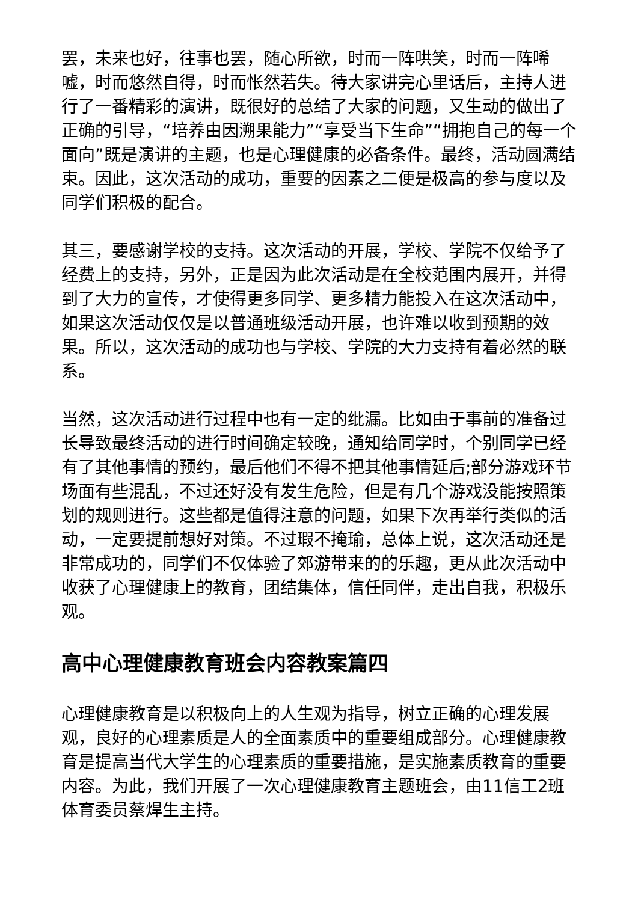罢，未来也好，往事也罢，随心所欲，时而一阵哄笑，时而一阵唏嘘，时而悠然自得，时而怅然若失。待大家讲完心里话后，主持人进行了一番精彩的演讲，既很好的总结了大家的问题，又生动的做出了正确的引导，“培养由因溯果能力”“享受当下生命”“拥抱自己的每一个面向”既是演讲的主题，也是心理健康的必备条件。最终，活动圆满结束。因此，这次活动的成功，重要的因素之二便是极高的参与度以及同学们积极的配合。
其三，要感谢学校的支持。这次活动的开展，学校、学院不仅给予了经费上的支持，另外，正是因为此次活动是在全校范围内展开，并得到了大力的宣传，才使得更多同学、更多精力能投入在这次活动中，如果这次活动仅仅是以普通班级活动开展，也许难以收到预期的效果。所以，这次活动的成功也与学校、学院的大力支持有着必然的联系。
当然，这次活动进行过程中也有一定的纰漏。比如由于事前的准备过长导致最终活动的进行时间确定较晚，通知给同学时，个别同学已经有了其他事情的预约，最后他们不得不把其他事情延后;部分游戏环节场面有些混乱，不过还好没有发生危险，但是有几个游戏没能按照策划的规则进行。这些都是值得注意的问题，如果下次再举行类似的活动，一定要提前想好对策。不过瑕不掩瑜，总体上说，这次活动还是非常成功的，同学们不仅体验了郊游带来的的乐趣，更从此次活动中收获了心理健康上的教育，团结集体，信任同伴，走出自我，积极乐观。
高中心理健康教育班会内容教案篇四
心理健康教育是以积极向上的人生观为指导，树立正确的心理发展观，良好的心理素质是人的全面素质中的重要组成部分。心理健康教育是提高当代大学生的心理素质的重要措施，是实施素质教育的重要内容。为此，我们开展了一次心理健康教育主题班会，由11信工2班体育委员蔡焊生主持。